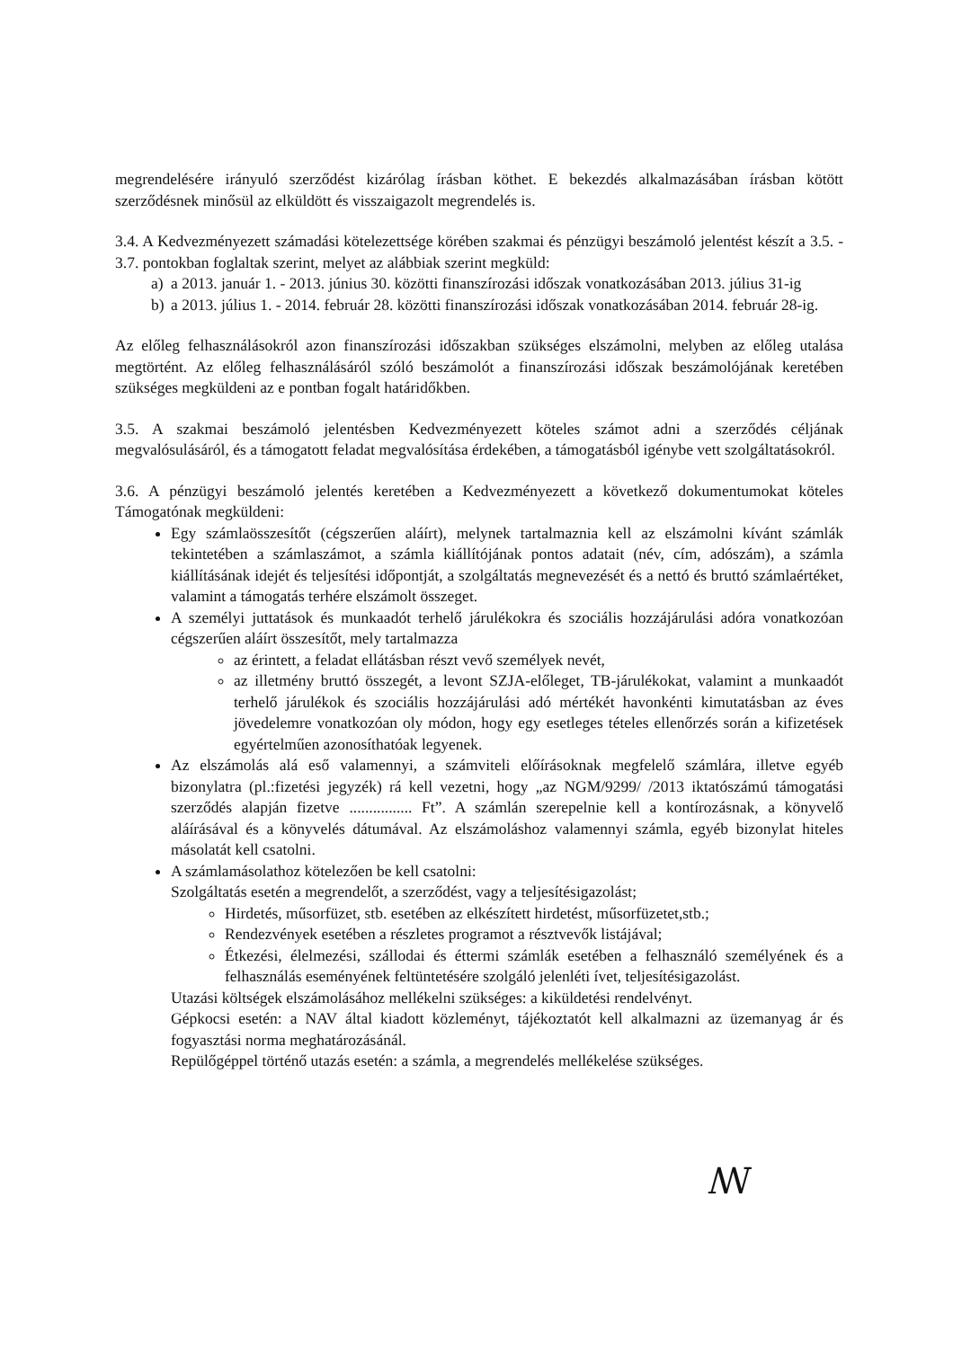megrendelésére irányuló szerződést kizárólag írásban köthet. E bekezdés alkalmazásában írásban kötött szerződésnek minősül az elküldött és visszaigazolt megrendelés is.
3.4. A Kedvezményezett számadási kötelezettsége körében szakmai és pénzügyi beszámoló jelentést készít a 3.5. - 3.7. pontokban foglaltak szerint, melyet az alábbiak szerint megküld:
a) a 2013. január 1. - 2013. június 30. közötti finanszírozási időszak vonatkozásában 2013. július 31-ig
b) a 2013. július 1. - 2014. február 28. közötti finanszírozási időszak vonatkozásában 2014. február 28-ig.
Az előleg felhasználásokról azon finanszírozási időszakban szükséges elszámolni, melyben az előleg utalása megtörtént. Az előleg felhasználásáról szóló beszámolót a finanszírozási időszak beszámolójának keretében szükséges megküldeni az e pontban fogalt határidőkben.
3.5. A szakmai beszámoló jelentésben Kedvezményezett köteles számot adni a szerződés céljának megvalósulásáról, és a támogatott feladat megvalósítása érdekében, a támogatásból igénybe vett szolgáltatásokról.
3.6. A pénzügyi beszámoló jelentés keretében a Kedvezményezett a következő dokumentumokat köteles Támogatónak megküldeni:
Egy számlaösszesítőt (cégszerűen aláírt), melynek tartalmaznia kell az elszámolni kívánt számlák tekintetében a számlaszámot, a számla kiállítójának pontos adatait (név, cím, adószám), a számla kiállításának idejét és teljesítési időpontját, a szolgáltatás megnevezését és a nettó és bruttó számlaértéket, valamint a támogatás terhére elszámolt összeget.
A személyi juttatások és munkaadót terhelő járulékokra és szociális hozzájárulási adóra vonatkozóan cégszerűen aláírt összesítőt, mely tartalmazza
az érintett, a feladat ellátásban részt vevő személyek nevét,
az illetmény bruttó összegét, a levont SZJA-előleget, TB-járulékokat, valamint a munkaadót terhelő járulékok és szociális hozzájárulási adó mértékét havonkénti kimutatásban az éves jövedelemre vonatkozóan oly módon, hogy egy esetleges tételes ellenőrzés során a kifizetések egyértelműen azonosíthatóak legyenek.
Az elszámolás alá eső valamennyi, a számviteli előírásoknak megfelelő számlára, illetve egyéb bizonylatra (pl.:fizetési jegyzék) rá kell vezetni, hogy „az NGM/9299/ /2013 iktatószámú támogatási szerződés alapján fizetve ................ Ft”. A számlán szerepelnie kell a kontírozásnak, a könyvelő aláírásával és a könyvelés dátumával. Az elszámoláshoz valamennyi számla, egyéb bizonylat hiteles másolatát kell csatolni.
A számlamásolathoz kötelezően be kell csatolni:
Szolgáltatás esetén a megrendelőt, a szerződést, vagy a teljesítésigazolást;
Hirdetés, műsorfüzet, stb. esetében az elkészített hirdetést, műsorfüzetet,stb.;
Rendezvények esetében a részletes programot a résztvevők listájával;
Étkezési, élelmezési, szállodai és éttermi számlák esetében a felhasználó személyének és a felhasználás eseményének feltüntetésére szolgáló jelenléti ívet, teljesítésigazolást.
Utazási költségek elszámolásához mellékelni szükséges: a kiküldetési rendelvényt.
Gépkocsi esetén: a NAV által kiadott közleményt, tájékoztatót kell alkalmazni az üzemanyag ár és fogyasztási norma meghatározásánál.
Repülőgéppel történő utazás esetén: a számla, a megrendelés mellékelése szükséges.
ꟿ